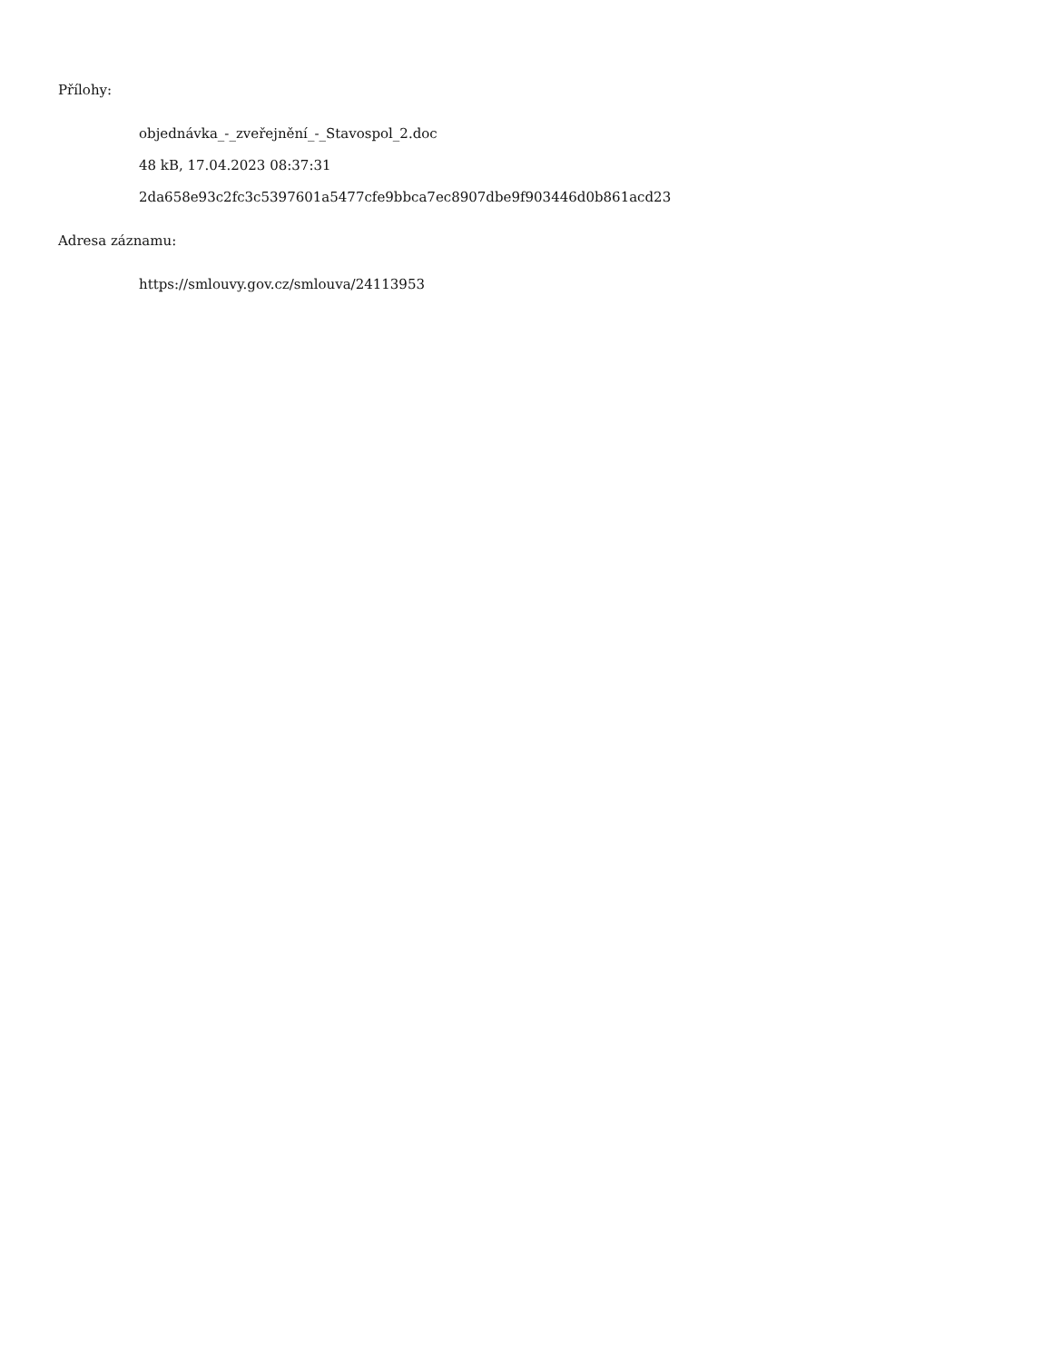Přílohy:
objednávka_-_zveřejnění_-_Stavospol_2.doc
48 kB, 17.04.2023 08:37:31
2da658e93c2fc3c5397601a5477cfe9bbca7ec8907dbe9f903446d0b861acd23
Adresa záznamu:
https://smlouvy.gov.cz/smlouva/24113953